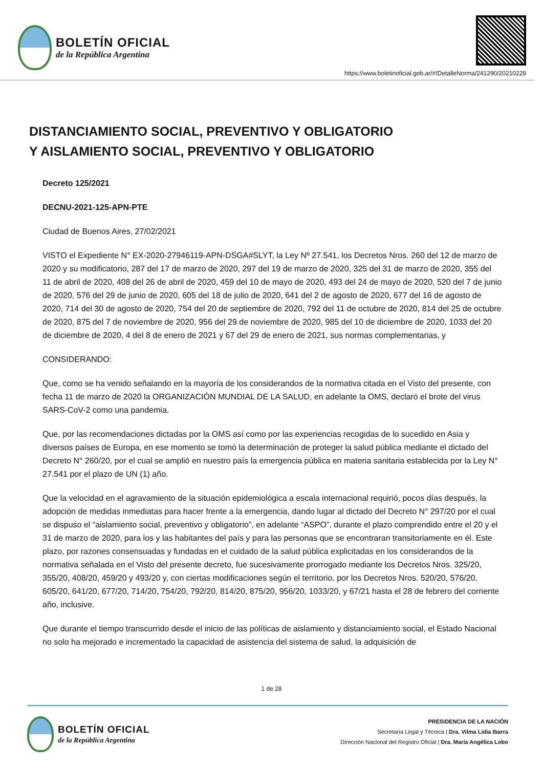BOLETÍN OFICIAL
de la República Argentina
https://www.boletinoficial.gob.ar/#!DetalleNorma/241290/20210228
DISTANCIAMIENTO SOCIAL, PREVENTIVO Y OBLIGATORIO
Y AISLAMIENTO SOCIAL, PREVENTIVO Y OBLIGATORIO
Decreto 125/2021
DECNU-2021-125-APN-PTE
Ciudad de Buenos Aires, 27/02/2021
VISTO el Expediente N° EX-2020-27946119-APN-DSGA#SLYT, la Ley Nº 27.541, los Decretos Nros. 260 del 12 de marzo de 2020 y su modificatorio, 287 del 17 de marzo de 2020, 297 del 19 de marzo de 2020, 325 del 31 de marzo de 2020, 355 del 11 de abril de 2020, 408 del 26 de abril de 2020, 459 del 10 de mayo de 2020, 493 del 24 de mayo de 2020, 520 del 7 de junio de 2020, 576 del 29 de junio de 2020, 605 del 18 de julio de 2020, 641 del 2 de agosto de 2020, 677 del 16 de agosto de 2020, 714 del 30 de agosto de 2020, 754 del 20 de septiembre de 2020, 792 del 11 de octubre de 2020, 814 del 25 de octubre de 2020, 875 del 7 de noviembre de 2020, 956 del 29 de noviembre de 2020, 985 del 10 de diciembre de 2020, 1033 del 20 de diciembre de 2020, 4 del 8 de enero de 2021 y 67 del 29 de enero de 2021, sus normas complementarias, y
CONSIDERANDO:
Que, como se ha venido señalando en la mayoría de los considerandos de la normativa citada en el Visto del presente, con fecha 11 de marzo de 2020 la ORGANIZACIÓN MUNDIAL DE LA SALUD, en adelante la OMS, declaró el brote del virus SARS-CoV-2 como una pandemia.
Que, por las recomendaciones dictadas por la OMS así como por las experiencias recogidas de lo sucedido en Asia y diversos países de Europa, en ese momento se tomó la determinación de proteger la salud pública mediante el dictado del Decreto N° 260/20, por el cual se amplió en nuestro país la emergencia pública en materia sanitaria establecida por la Ley N° 27.541 por el plazo de UN (1) año.
Que la velocidad en el agravamiento de la situación epidemiológica a escala internacional requirió, pocos días después, la adopción de medidas inmediatas para hacer frente a la emergencia, dando lugar al dictado del Decreto N° 297/20 por el cual se dispuso el “aislamiento social, preventivo y obligatorio”, en adelante “ASPO”, durante el plazo comprendido entre el 20 y el 31 de marzo de 2020, para los y las habitantes del país y para las personas que se encontraran transitoriamente en él. Este plazo, por razones consensuadas y fundadas en el cuidado de la salud pública explicitadas en los considerandos de la normativa señalada en el Visto del presente decreto, fue sucesivamente prorrogado mediante los Decretos Nros. 325/20, 355/20, 408/20, 459/20 y 493/20 y, con ciertas modificaciones según el territorio, por los Decretos Nros. 520/20, 576/20, 605/20, 641/20, 677/20, 714/20, 754/20, 792/20, 814/20, 875/20, 956/20, 1033/20, y 67/21 hasta el 28 de febrero del corriente año, inclusive.
Que durante el tiempo transcurrido desde el inicio de las políticas de aislamiento y distanciamiento social, el Estado Nacional no solo ha mejorado e incrementado la capacidad de asistencia del sistema de salud, la adquisición de
1 de 28
BOLETÍN OFICIAL
de la República Argentina
PRESIDENCIA DE LA NACIÓN
Secretaría Legal y Técnica | Dra. Vilma Lidia Ibarra
Dirección Nacional del Registro Oficial | Dra. María Angélica Lobo